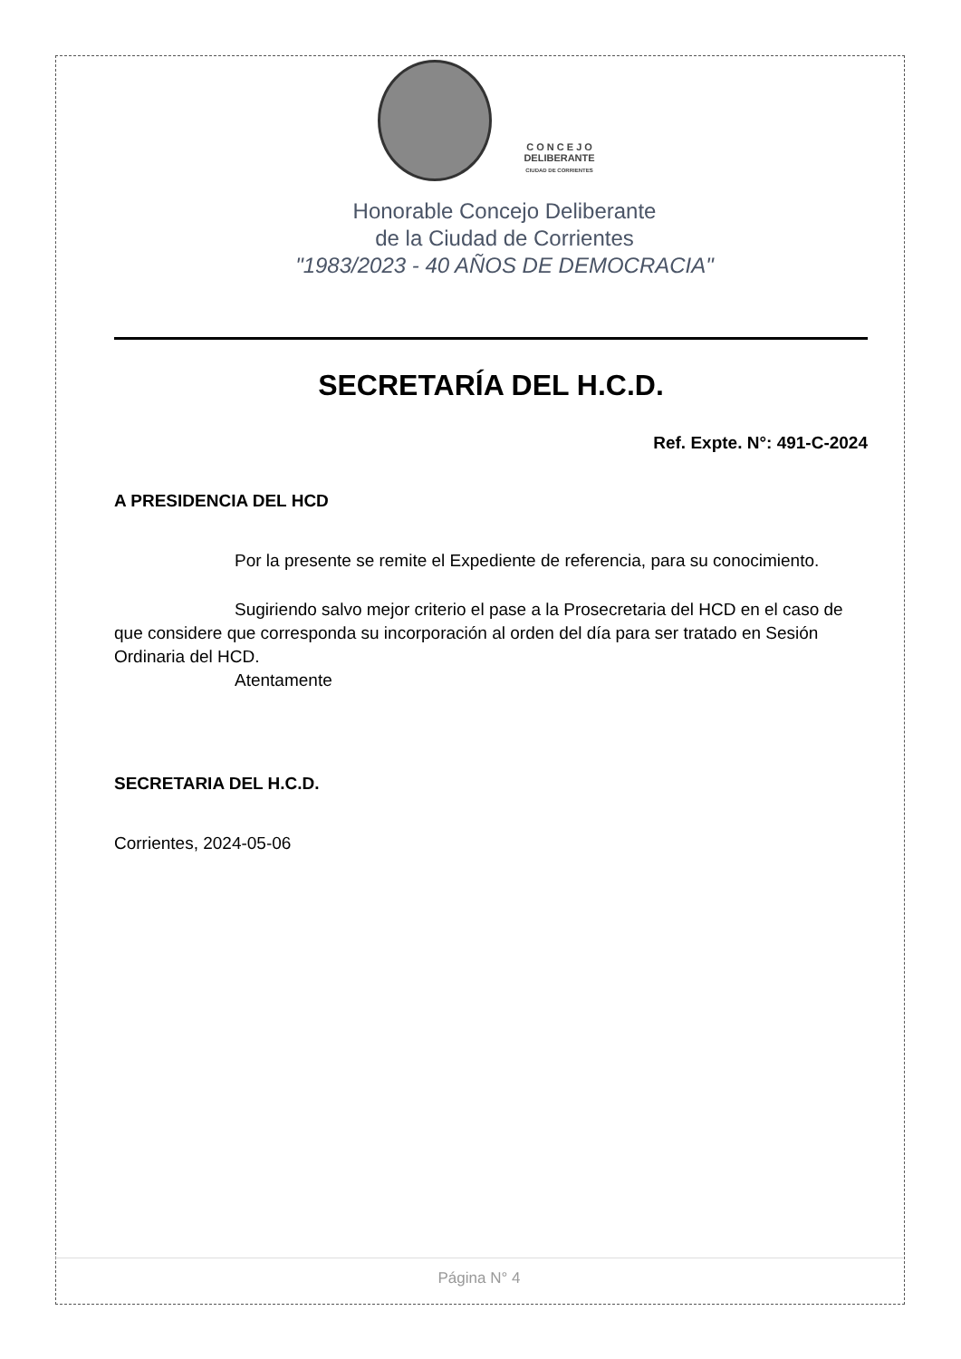C O N C E J O
DELIBERANTE
CIUDAD DE CORRIENTES
Honorable Concejo Deliberante
de la Ciudad de Corrientes
"1983/2023 - 40 AÑOS DE DEMOCRACIA"
SECRETARÍA DEL H.C.D.
Ref. Expte. N°: 491-C-2024
A PRESIDENCIA DEL HCD
Por la presente se remite el Expediente de referencia, para su conocimiento.
Sugiriendo salvo mejor criterio el pase a la Prosecretaria del HCD en el caso de que considere que corresponda su incorporación al orden del día para ser tratado en Sesión Ordinaria del HCD.
Atentamente
SECRETARIA DEL H.C.D.
Corrientes, 2024-05-06
Página N° 4